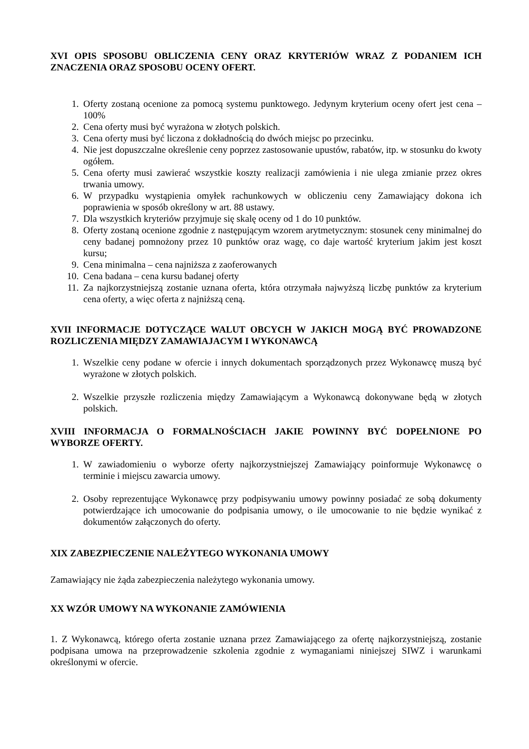XVI OPIS SPOSOBU OBLICZENIA CENY ORAZ KRYTERIÓW WRAZ Z PODANIEM ICH ZNACZENIA ORAZ SPOSOBU OCENY OFERT.
1. Oferty zostaną ocenione za pomocą systemu punktowego. Jedynym kryterium oceny ofert jest cena – 100%
2. Cena oferty musi być wyrażona w złotych polskich.
3. Cena oferty musi być liczona z dokładnością do dwóch miejsc po przecinku.
4. Nie jest dopuszczalne określenie ceny poprzez zastosowanie upustów, rabatów, itp. w stosunku do kwoty ogółem.
5. Cena oferty musi zawierać wszystkie koszty realizacji zamówienia i nie ulega zmianie przez okres trwania umowy.
6. W przypadku wystąpienia omyłek rachunkowych w obliczeniu ceny Zamawiający dokona ich poprawienia w sposób określony w art. 88 ustawy.
7. Dla wszystkich kryteriów przyjmuje się skalę oceny od 1 do 10 punktów.
8. Oferty zostaną ocenione zgodnie z następującym wzorem arytmetycznym: stosunek ceny minimalnej do ceny badanej pomnożony przez 10 punktów oraz wagę, co daje wartość kryterium jakim jest koszt kursu;
9. Cena minimalna – cena najniższa z zaoferowanych
10. Cena badana – cena kursu badanej oferty
11. Za najkorzystniejszą zostanie uznana oferta, która otrzymała najwyższą liczbę punktów za kryterium cena oferty, a więc oferta z najniższą ceną.
XVII INFORMACJE DOTYCZĄCE WALUT OBCYCH W JAKICH MOGĄ BYĆ PROWADZONE ROZLICZENIA MIĘDZY ZAMAWIAJACYM I WYKONAWCĄ
1. Wszelkie ceny podane w ofercie i innych dokumentach sporządzonych przez Wykonawcę muszą być wyrażone w złotych polskich.
2. Wszelkie przyszłe rozliczenia między Zamawiającym a Wykonawcą dokonywane będą w złotych polskich.
XVIII INFORMACJA O FORMALNOŚCIACH JAKIE POWINNY BYĆ DOPEŁNIONE PO WYBORZE OFERTY.
1. W zawiadomieniu o wyborze oferty najkorzystniejszej Zamawiający poinformuje Wykonawcę o terminie i miejscu zawarcia umowy.
2. Osoby reprezentujące Wykonawcę przy podpisywaniu umowy powinny posiadać ze sobą dokumenty potwierdzające ich umocowanie do podpisania umowy, o ile umocowanie to nie będzie wynikać z dokumentów załączonych do oferty.
XIX ZABEZPIECZENIE NALEŻYTEGO WYKONANIA UMOWY
Zamawiający nie żąda zabezpieczenia należytego wykonania umowy.
XX WZÓR UMOWY NA WYKONANIE ZAMÓWIENIA
1. Z Wykonawcą, którego oferta zostanie uznana przez Zamawiającego za ofertę najkorzystniejszą, zostanie podpisana umowa na przeprowadzenie szkolenia zgodnie z wymaganiami niniejszej SIWZ i warunkami określonymi w ofercie.